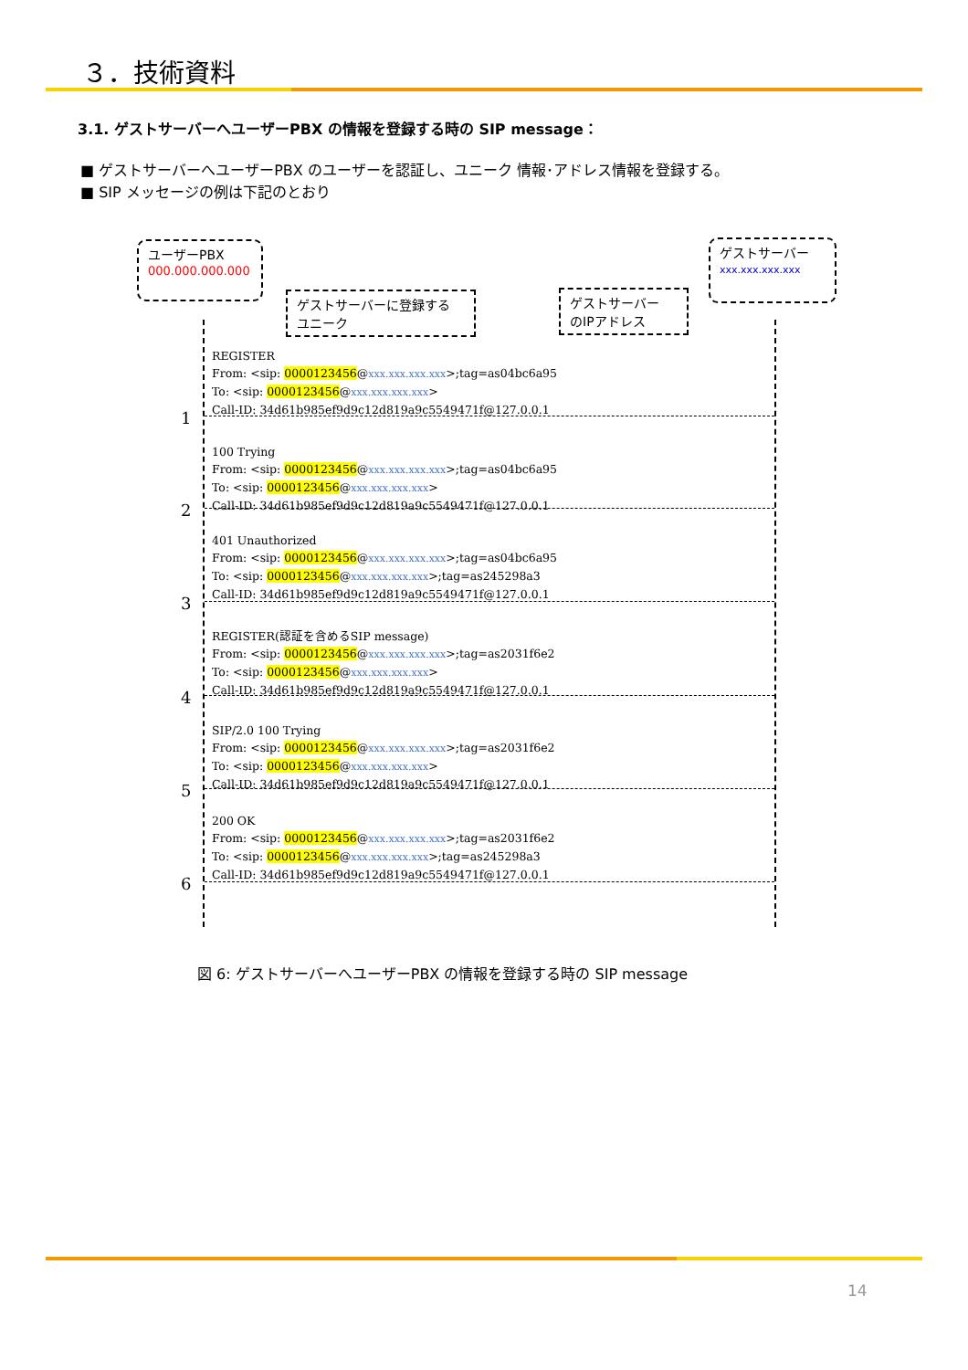３．技術資料
3.1. ゲストサーバーへユーザーPBX の情報を登録する時の SIP message：
■ ゲストサーバーへユーザーPBX のユーザーを認証し、ユニーク 情報･アドレス情報を登録する。
■ SIP メッセージの例は下記のとおり
ユーザーPBX
000.000.000.000
ゲストサーバー
xxx.xxx.xxx.xxx
ゲストサーバーに登録する
ユニーク
ゲストサーバー
のIPアドレス
REGISTER
From: <sip: 0000123456@xxx.xxx.xxx.xxx>;tag=as04bc6a95
To: <sip: 0000123456@xxx.xxx.xxx.xxx>
Call-ID: 34d61b985ef9d9c12d819a9c5549471f@127.0.0.1
1
100 Trying
From: <sip: 0000123456@xxx.xxx.xxx.xxx>;tag=as04bc6a95
To: <sip: 0000123456@xxx.xxx.xxx.xxx>
Call-ID: 34d61b985ef9d9c12d819a9c5549471f@127.0.0.1
2
401 Unauthorized
From: <sip: 0000123456@xxx.xxx.xxx.xxx>;tag=as04bc6a95
To: <sip: 0000123456@xxx.xxx.xxx.xxx>;tag=as245298a3
Call-ID: 34d61b985ef9d9c12d819a9c5549471f@127.0.0.1
3
REGISTER(認証を含めるSIP message)
From: <sip: 0000123456@xxx.xxx.xxx.xxx>;tag=as2031f6e2
To: <sip: 0000123456@xxx.xxx.xxx.xxx>
Call-ID: 34d61b985ef9d9c12d819a9c5549471f@127.0.0.1
4
SIP/2.0 100 Trying
From: <sip: 0000123456@xxx.xxx.xxx.xxx>;tag=as2031f6e2
To: <sip: 0000123456@xxx.xxx.xxx.xxx>
Call-ID: 34d61b985ef9d9c12d819a9c5549471f@127.0.0.1
5
200 OK
From: <sip: 0000123456@xxx.xxx.xxx.xxx>;tag=as2031f6e2
To: <sip: 0000123456@xxx.xxx.xxx.xxx>;tag=as245298a3
Call-ID: 34d61b985ef9d9c12d819a9c5549471f@127.0.0.1
6
図 6: ゲストサーバーへユーザーPBX の情報を登録する時の SIP message
14